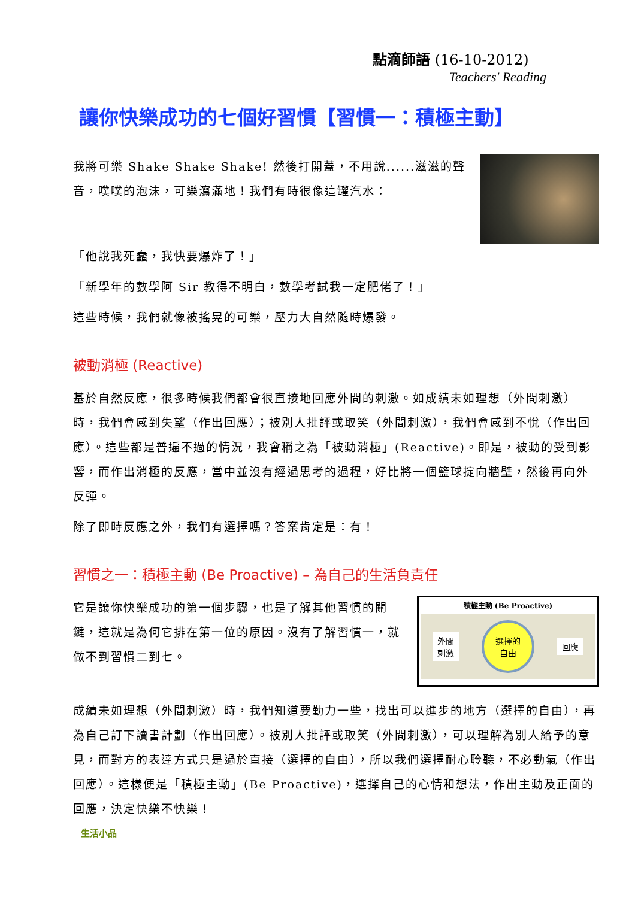點滴師語 (16-10-2012)
Teachers' Reading
讓你快樂成功的七個好習慣【習慣一：積極主動】
我將可樂 Shake Shake Shake! 然後打開蓋，不用說......滋滋的聲音，噗噗的泡沫，可樂瀉滿地！我們有時很像這罐汽水：
「他說我死蠢，我快要爆炸了！」
「新學年的數學阿 Sir 教得不明白，數學考試我一定肥佬了！」
這些時候，我們就像被搖晃的可樂，壓力大自然隨時爆發。
被動消極 (Reactive)
基於自然反應，很多時候我們都會很直接地回應外間的刺激。如成績未如理想（外間刺激）時，我們會感到失望（作出回應）；被別人批評或取笑（外間刺激），我們會感到不悅（作出回應）。這些都是普遍不過的情況，我會稱之為「被動消極」(Reactive)。即是，被動的受到影響，而作出消極的反應，當中並沒有經過思考的過程，好比將一個籃球掟向牆壁，然後再向外反彈。
除了即時反應之外，我們有選擇嗎？答案肯定是：有！
習慣之一：積極主動 (Be Proactive) – 為自己的生活負責任
它是讓你快樂成功的第一個步驟，也是了解其他習慣的關鍵，這就是為何它排在第一位的原因。沒有了解習慣一，就做不到習慣二到七。
積極主動 (Be Proactive)
外間
刺激 選擇的
自由 回應
成績未如理想（外間刺激）時，我們知道要勤力一些，找出可以進步的地方（選擇的自由），再為自己訂下讀書計劃（作出回應）。被別人批評或取笑（外間刺激），可以理解為別人給予的意見，而對方的表達方式只是過於直接（選擇的自由），所以我們選擇耐心聆聽，不必動氣（作出回應）。這樣便是「積極主動」(Be Proactive)，選擇自己的心情和想法，作出主動及正面的回應，決定快樂不快樂！
生活小品